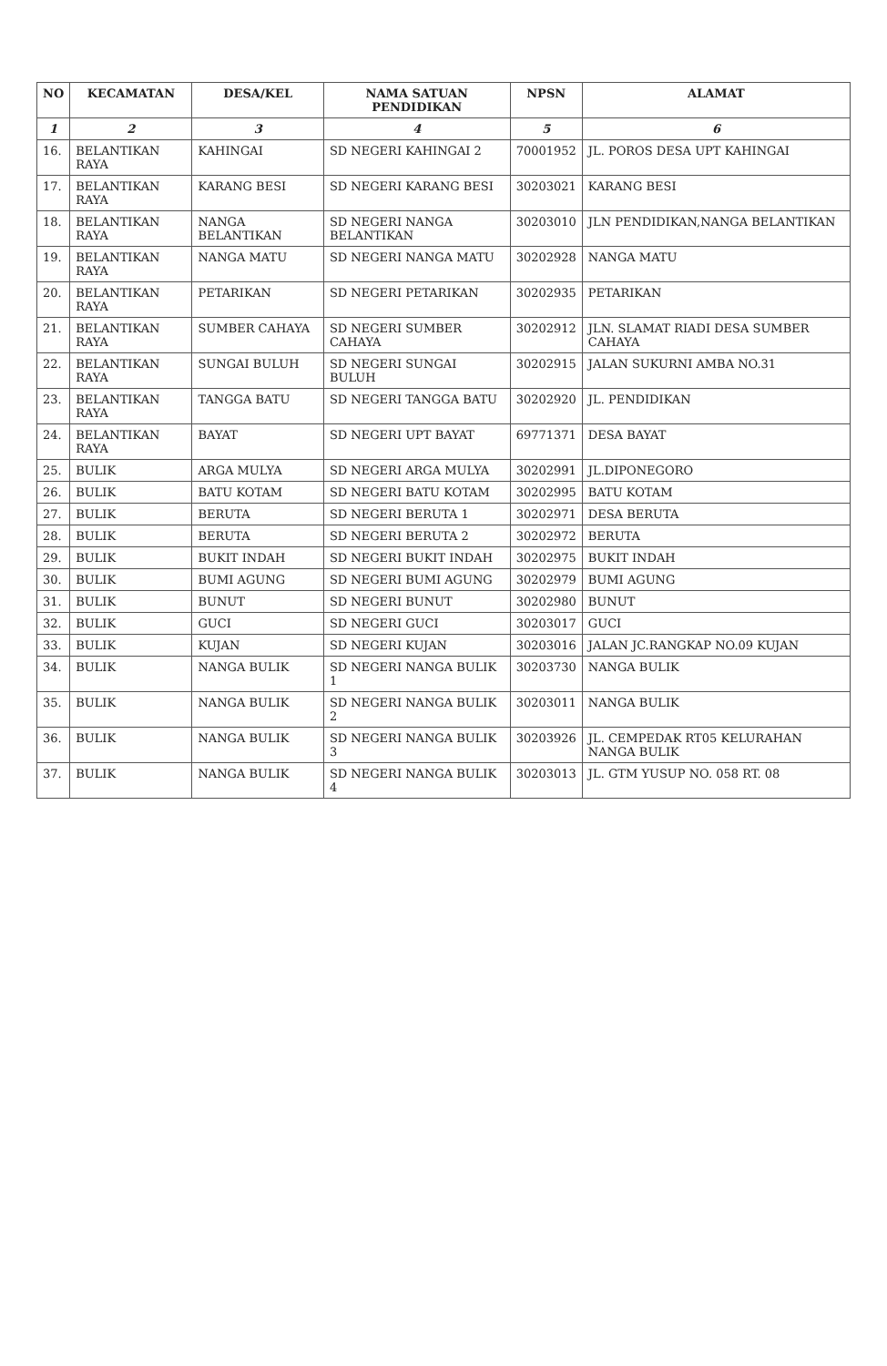| NO | KECAMATAN | DESA/KEL | NAMA SATUAN PENDIDIKAN | NPSN | ALAMAT |
| --- | --- | --- | --- | --- | --- |
| 1 | 2 | 3 | 4 | 5 | 6 |
| 16. | BELANTIKAN RAYA | KAHINGAI | SD NEGERI KAHINGAI 2 | 70001952 | JL. POROS DESA UPT KAHINGAI |
| 17. | BELANTIKAN RAYA | KARANG BESI | SD NEGERI KARANG BESI | 30203021 | KARANG BESI |
| 18. | BELANTIKAN RAYA | NANGA BELANTIKAN | SD NEGERI NANGA BELANTIKAN | 30203010 | JLN PENDIDIKAN,NANGA BELANTIKAN |
| 19. | BELANTIKAN RAYA | NANGA MATU | SD NEGERI NANGA MATU | 30202928 | NANGA MATU |
| 20. | BELANTIKAN RAYA | PETARIKAN | SD NEGERI PETARIKAN | 30202935 | PETARIKAN |
| 21. | BELANTIKAN RAYA | SUMBER CAHAYA | SD NEGERI SUMBER CAHAYA | 30202912 | JLN. SLAMAT RIADI DESA SUMBER CAHAYA |
| 22. | BELANTIKAN RAYA | SUNGAI BULUH | SD NEGERI SUNGAI BULUH | 30202915 | JALAN SUKURNI AMBA NO.31 |
| 23. | BELANTIKAN RAYA | TANGGA BATU | SD NEGERI TANGGA BATU | 30202920 | JL. PENDIDIKAN |
| 24. | BELANTIKAN RAYA | BAYAT | SD NEGERI UPT BAYAT | 69771371 | DESA BAYAT |
| 25. | BULIK | ARGA MULYA | SD NEGERI ARGA MULYA | 30202991 | JL.DIPONEGORO |
| 26. | BULIK | BATU KOTAM | SD NEGERI BATU KOTAM | 30202995 | BATU KOTAM |
| 27. | BULIK | BERUTA | SD NEGERI BERUTA 1 | 30202971 | DESA BERUTA |
| 28. | BULIK | BERUTA | SD NEGERI BERUTA 2 | 30202972 | BERUTA |
| 29. | BULIK | BUKIT INDAH | SD NEGERI BUKIT INDAH | 30202975 | BUKIT INDAH |
| 30. | BULIK | BUMI AGUNG | SD NEGERI BUMI AGUNG | 30202979 | BUMI AGUNG |
| 31. | BULIK | BUNUT | SD NEGERI BUNUT | 30202980 | BUNUT |
| 32. | BULIK | GUCI | SD NEGERI GUCI | 30203017 | GUCI |
| 33. | BULIK | KUJAN | SD NEGERI KUJAN | 30203016 | JALAN JC.RANGKAP NO.09 KUJAN |
| 34. | BULIK | NANGA BULIK | SD NEGERI NANGA BULIK 1 | 30203730 | NANGA BULIK |
| 35. | BULIK | NANGA BULIK | SD NEGERI NANGA BULIK 2 | 30203011 | NANGA BULIK |
| 36. | BULIK | NANGA BULIK | SD NEGERI NANGA BULIK 3 | 30203926 | JL. CEMPEDAK RT05 KELURAHAN NANGA BULIK |
| 37. | BULIK | NANGA BULIK | SD NEGERI NANGA BULIK 4 | 30203013 | JL. GTM YUSUP NO. 058 RT. 08 |